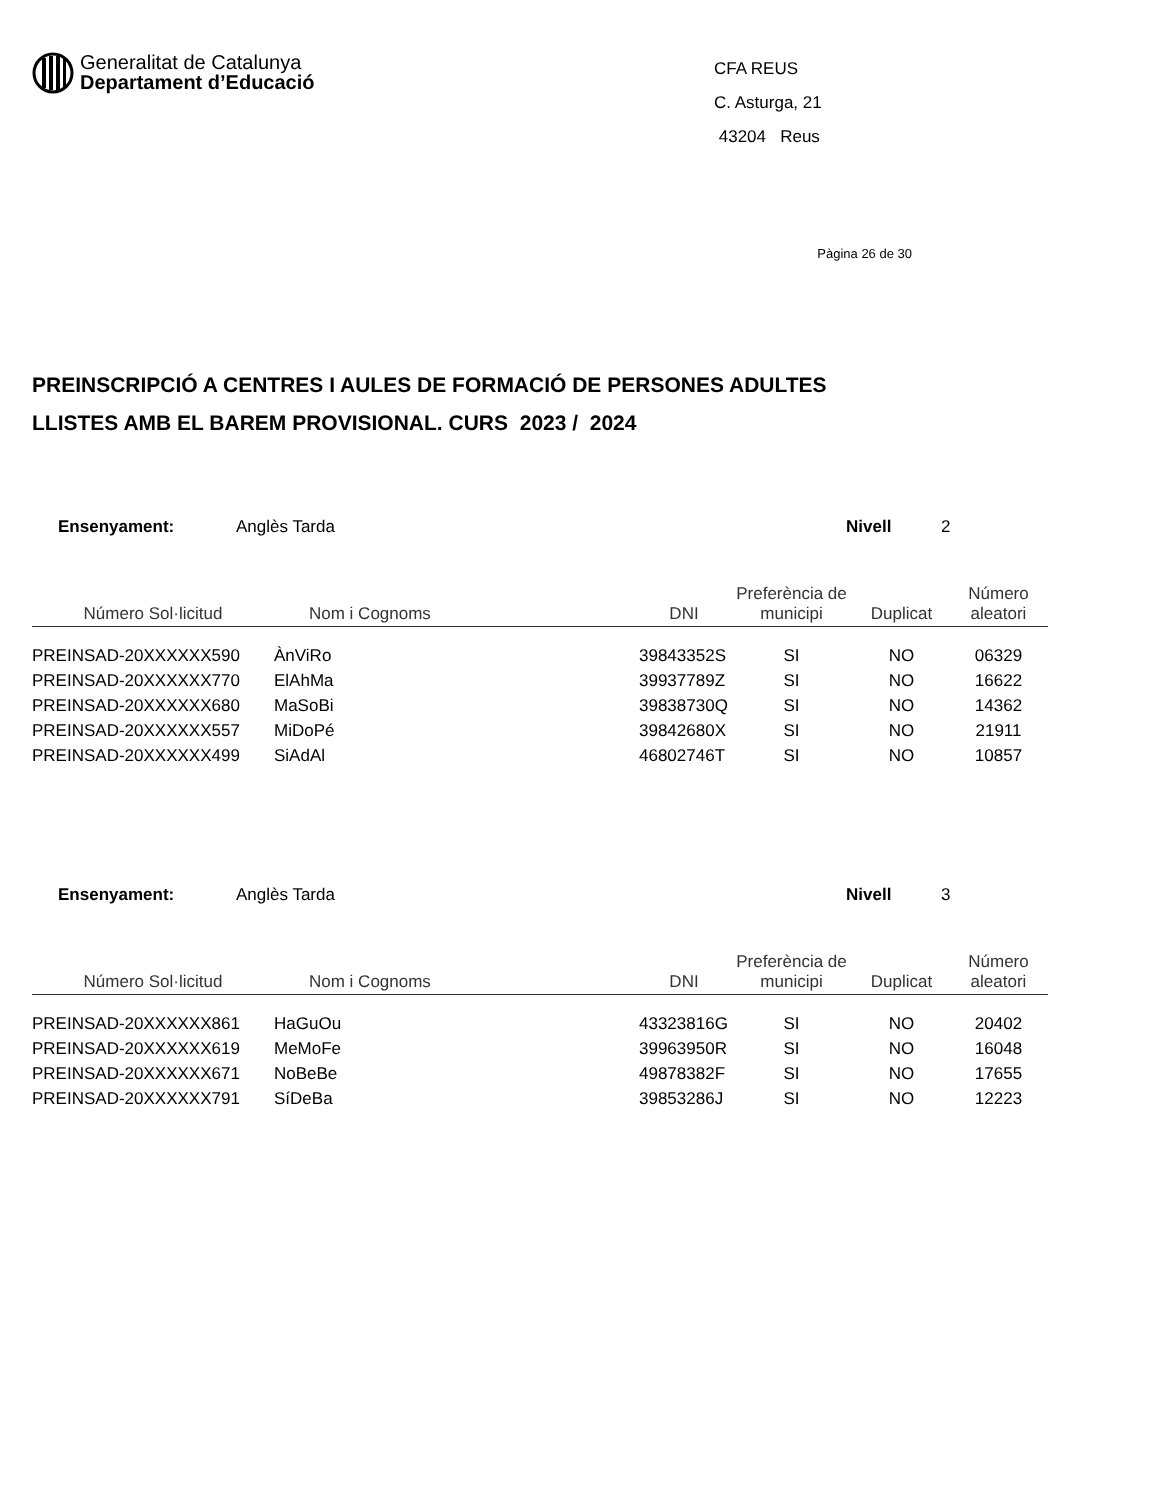Generalitat de Catalunya
Departament d’Educació
CFA REUS
C. Asturga, 21
43204 Reus
Pàgina 26 de 30
PREINSCRIPCIÓ A CENTRES I AULES DE FORMACIÓ DE PERSONES ADULTES
LLISTES AMB EL BAREM PROVISIONAL. CURS 2023 / 2024
Ensenyament: Anglès Tarda Nivell 2
| Número Sol·licitud | Nom i Cognoms | DNI | Preferència de municipi | Duplicat | Número aleatori |
| --- | --- | --- | --- | --- | --- |
| PREINSAD-20XXXXXX590 | ÀnViRo | 39843352S | SI | NO | 06329 |
| PREINSAD-20XXXXXX770 | ElAhMa | 39937789Z | SI | NO | 16622 |
| PREINSAD-20XXXXXX680 | MaSoBi | 39838730Q | SI | NO | 14362 |
| PREINSAD-20XXXXXX557 | MiDoPé | 39842680X | SI | NO | 21911 |
| PREINSAD-20XXXXXX499 | SiAdAl | 46802746T | SI | NO | 10857 |
Ensenyament: Anglès Tarda Nivell 3
| Número Sol·licitud | Nom i Cognoms | DNI | Preferència de municipi | Duplicat | Número aleatori |
| --- | --- | --- | --- | --- | --- |
| PREINSAD-20XXXXXX861 | HaGuOu | 43323816G | SI | NO | 20402 |
| PREINSAD-20XXXXXX619 | MeMoFe | 39963950R | SI | NO | 16048 |
| PREINSAD-20XXXXXX671 | NoBeBe | 49878382F | SI | NO | 17655 |
| PREINSAD-20XXXXXX791 | SíDeBa | 39853286J | SI | NO | 12223 |